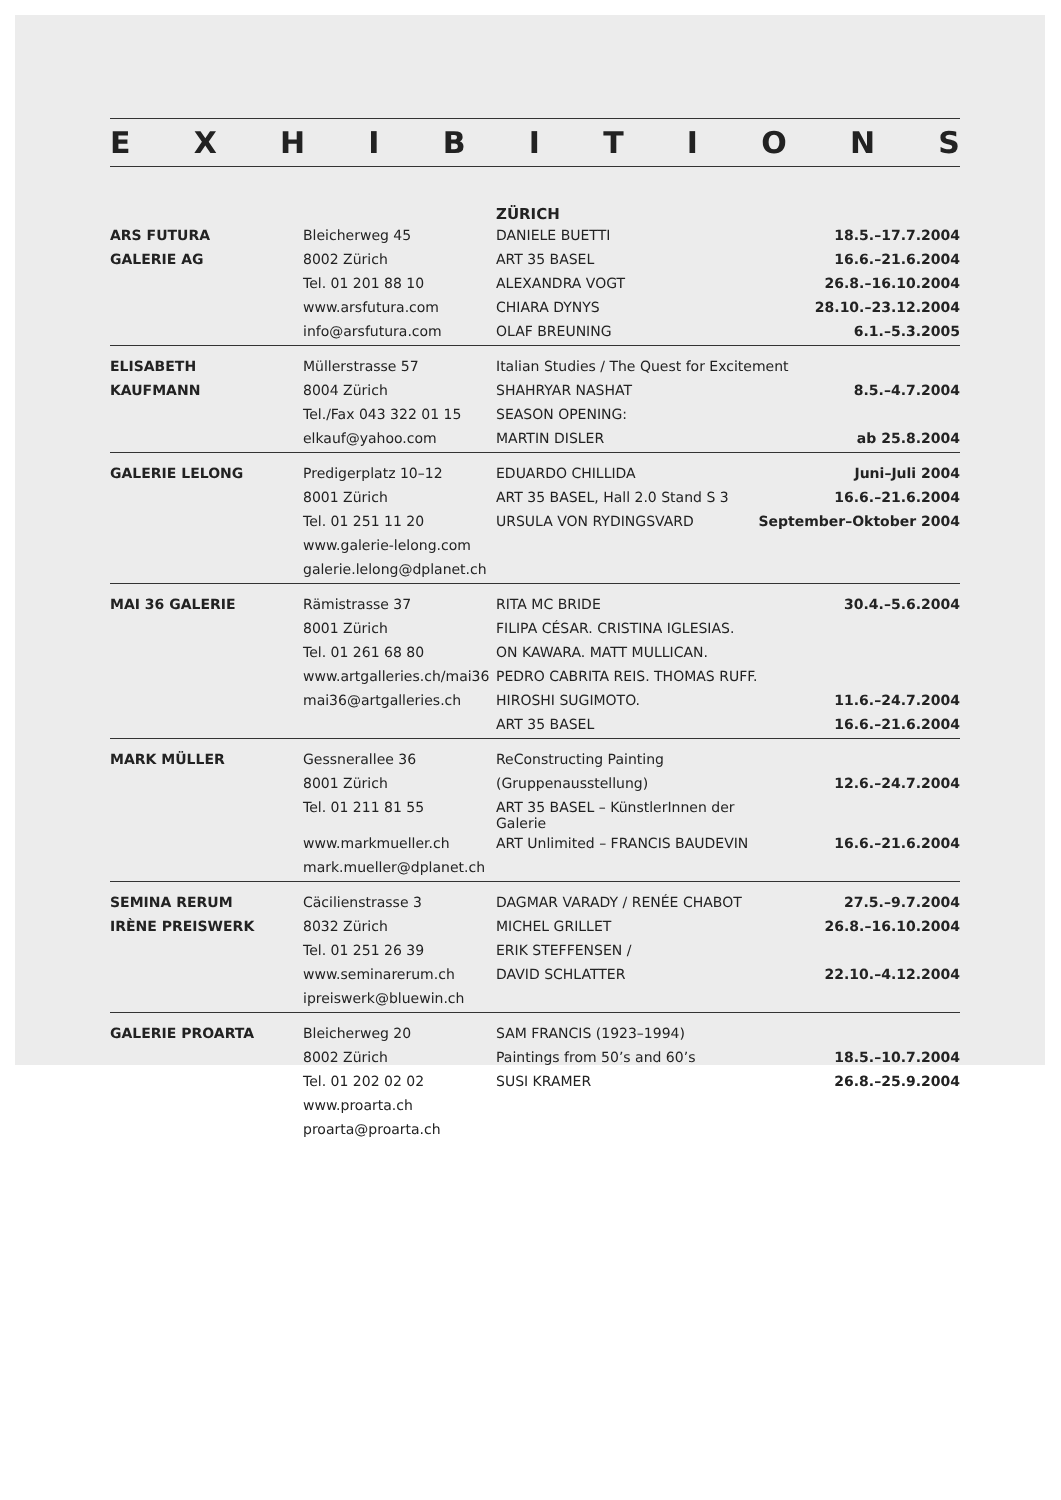EXHIBITIONS
| | | ZÜRICH | |
| ARS FUTURA | Bleicherweg 45 | DANIELE BUETTI | 18.5.–17.7.2004 |
| GALERIE AG | 8002 Zürich | ART 35 BASEL | 16.6.–21.6.2004 |
| | Tel. 01 201 88 10 | ALEXANDRA VOGT | 26.8.–16.10.2004 |
| | www.arsfutura.com | CHIARA DYNYS | 28.10.–23.12.2004 |
| | info@arsfutura.com | OLAF BREUNING | 6.1.–5.3.2005 |
| ELISABETH | Müllerstrasse 57 | Italian Studies / The Quest for Excitement | |
| KAUFMANN | 8004 Zürich | SHAHRYAR NASHAT | 8.5.–4.7.2004 |
| | Tel./Fax 043 322 01 15 | SEASON OPENING: | |
| | elkauf@yahoo.com | MARTIN DISLER | ab 25.8.2004 |
| GALERIE LELONG | Predigerplatz 10–12 | EDUARDO CHILLIDA | Juni–Juli 2004 |
| | 8001 Zürich | ART 35 BASEL, Hall 2.0 Stand S 3 | 16.6.–21.6.2004 |
| | Tel. 01 251 11 20 | URSULA VON RYDINGSVARD | September–Oktober 2004 |
| | www.galerie-lelong.com | | |
| | galerie.lelong@dplanet.ch | | |
| MAI 36 GALERIE | Rämistrasse 37 | RITA MC BRIDE | 30.4.–5.6.2004 |
| | 8001 Zürich | FILIPA CÉSAR. CRISTINA IGLESIAS. | |
| | Tel. 01 261 68 80 | ON KAWARA. MATT MULLICAN. | |
| | www.artgalleries.ch/mai36 | PEDRO CABRITA REIS. THOMAS RUFF. | |
| | mai36@artgalleries.ch | HIROSHI SUGIMOTO. | 11.6.–24.7.2004 |
| | | ART 35 BASEL | 16.6.–21.6.2004 |
| MARK MÜLLER | Gessnerallee 36 | ReConstructing Painting | |
| | 8001 Zürich | (Gruppenausstellung) | 12.6.–24.7.2004 |
| | Tel. 01 211 81 55 | ART 35 BASEL – KünstlerInnen der Galerie | |
| | www.markmueller.ch | ART Unlimited – FRANCIS BAUDEVIN | 16.6.–21.6.2004 |
| | mark.mueller@dplanet.ch | | |
| SEMINA RERUM | Cäcilienstrasse 3 | DAGMAR VARADY / RENÉE CHABOT | 27.5.–9.7.2004 |
| IRÈNE PREISWERK | 8032 Zürich | MICHEL GRILLET | 26.8.–16.10.2004 |
| | Tel. 01 251 26 39 | ERIK STEFFENSEN / | |
| | www.seminarerum.ch | DAVID SCHLATTER | 22.10.–4.12.2004 |
| | ipreiswerk@bluewin.ch | | |
| GALERIE PROARTA | Bleicherweg 20 | SAM FRANCIS (1923–1994) | |
| | 8002 Zürich | Paintings from 50’s and 60’s | 18.5.–10.7.2004 |
| | Tel. 01 202 02 02 | SUSI KRAMER | 26.8.–25.9.2004 |
| | www.proarta.ch | | |
| | proarta@proarta.ch | | |